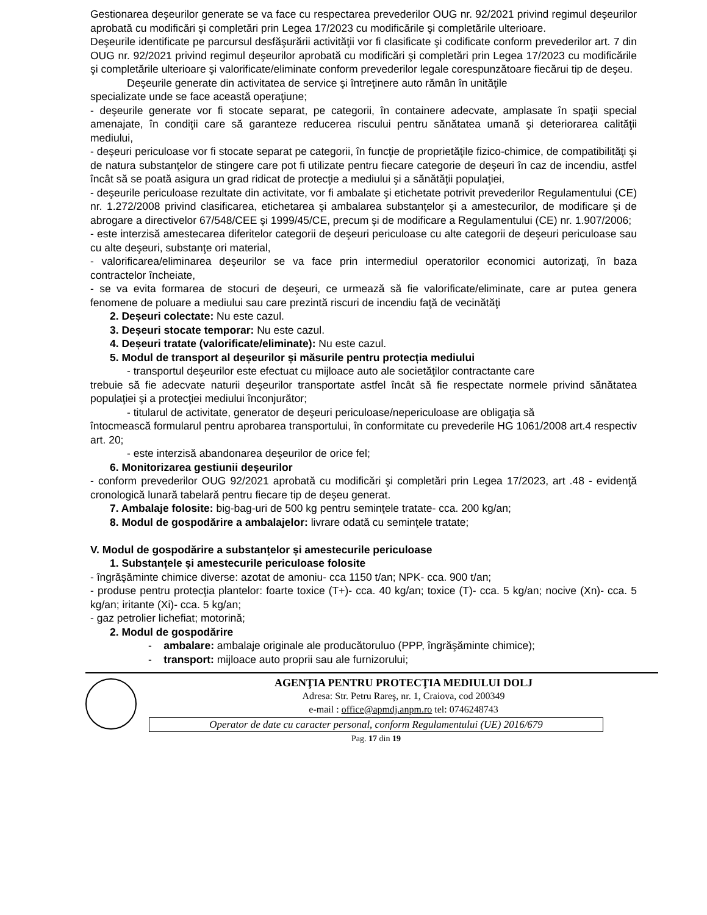Gestionarea deşeurilor generate se va face cu respectarea prevederilor OUG nr. 92/2021 privind regimul deşeurilor aprobată cu modificări şi completări prin Legea 17/2023 cu modificările şi completările ulterioare.
Deşeurile identificate pe parcursul desfăşurării activităţii vor fi clasificate şi codificate conform prevederilor art. 7 din OUG nr. 92/2021 privind regimul deşeurilor aprobată cu modificări şi completări prin Legea 17/2023 cu modificările şi completările ulterioare şi valorificate/eliminate conform prevederilor legale corespunzătoare fiecărui tip de deşeu.
Deşeurile generate din activitatea de service şi întreţinere auto rămân în unităţile
specializate unde se face această operaţiune;
- deşeurile generate vor fi stocate separat, pe categorii, în containere adecvate, amplasate în spaţii special amenajate, în condiţii care să garanteze reducerea riscului pentru sănătatea umană şi deteriorarea calităţii mediului,
- deşeuri periculoase vor fi stocate separat pe categorii, în funcţie de proprietăţile fizico-chimice, de compatibilităţi şi de natura substanţelor de stingere care pot fi utilizate pentru fiecare categorie de deşeuri în caz de incendiu, astfel încât să se poată asigura un grad ridicat de protecţie a mediului şi a sănătăţii populaţiei,
- deşeurile periculoase rezultate din activitate, vor fi ambalate şi etichetate potrivit prevederilor Regulamentului (CE) nr. 1.272/2008 privind clasificarea, etichetarea şi ambalarea substanţelor şi a amestecurilor, de modificare şi de abrogare a directivelor 67/548/CEE şi 1999/45/CE, precum şi de modificare a Regulamentului (CE) nr. 1.907/2006;
- este interzisă amestecarea diferitelor categorii de deşeuri periculoase cu alte categorii de deşeuri periculoase sau cu alte deşeuri, substanţe ori material,
- valorificarea/eliminarea deşeurilor se va face prin intermediul operatorilor economici autorizaţi, în baza contractelor încheiate,
- se va evita formarea de stocuri de deşeuri, ce urmează să fie valorificate/eliminate, care ar putea genera fenomene de poluare a mediului sau care prezintă riscuri de incendiu faţă de vecinătăţi
2. Deșeuri colectate: Nu este cazul.
3. Deșeuri stocate temporar: Nu este cazul.
4. Deșeuri tratate (valorificate/eliminate): Nu este cazul.
5. Modul de transport al deșeurilor și măsurile pentru protecția mediului
- transportul deşeurilor este efectuat cu mijloace auto ale societăţilor contractante care
trebuie să fie adecvate naturii deşeurilor transportate astfel încât să fie respectate normele privind sănătatea populaţiei şi a protecţiei mediului înconjurător;
- titularul de activitate, generator de deşeuri periculoase/nepericuloase are obligaţia să
întocmească formularul pentru aprobarea transportului, în conformitate cu prevederile HG 1061/2008 art.4 respectiv art. 20;
- este interzisă abandonarea deşeurilor de orice fel;
6. Monitorizarea gestiunii deșeurilor
- conform prevederilor OUG 92/2021 aprobată cu modificări şi completări prin Legea 17/2023, art .48 - evidenţă cronologică lunară tabelară pentru fiecare tip de deşeu generat.
7. Ambalaje folosite: big-bag-uri de 500 kg pentru seminţele tratate- cca. 200 kg/an;
8. Modul de gospodărire a ambalajelor: livrare odată cu seminţele tratate;
V. Modul de gospodărire a substanțelor și amestecurile periculoase
1. Substanțele și amestecurile periculoase folosite
- îngrăşăminte chimice diverse: azotat de amoniu- cca 1150 t/an; NPK- cca. 900 t/an;
- produse pentru protecţia plantelor: foarte toxice (T+)- cca. 40 kg/an; toxice (T)- cca. 5 kg/an; nocive (Xn)- cca. 5 kg/an; iritante (Xi)- cca. 5 kg/an;
- gaz petrolier lichefiat; motorină;
2. Modul de gospodărire
- ambalare: ambalaje originale ale producătoruluo (PPP, îngrăşăminte chimice);
- transport: mijloace auto proprii sau ale furnizorului;
AGENŢIA PENTRU PROTECŢIA MEDIULUI DOLJ
Adresa: Str. Petru Rareş, nr. 1, Craiova, cod 200349
e-mail : office@apmdj.anpm.ro tel: 0746248743
Operator de date cu caracter personal, conform Regulamentului (UE) 2016/679
Pag. 17 din 19